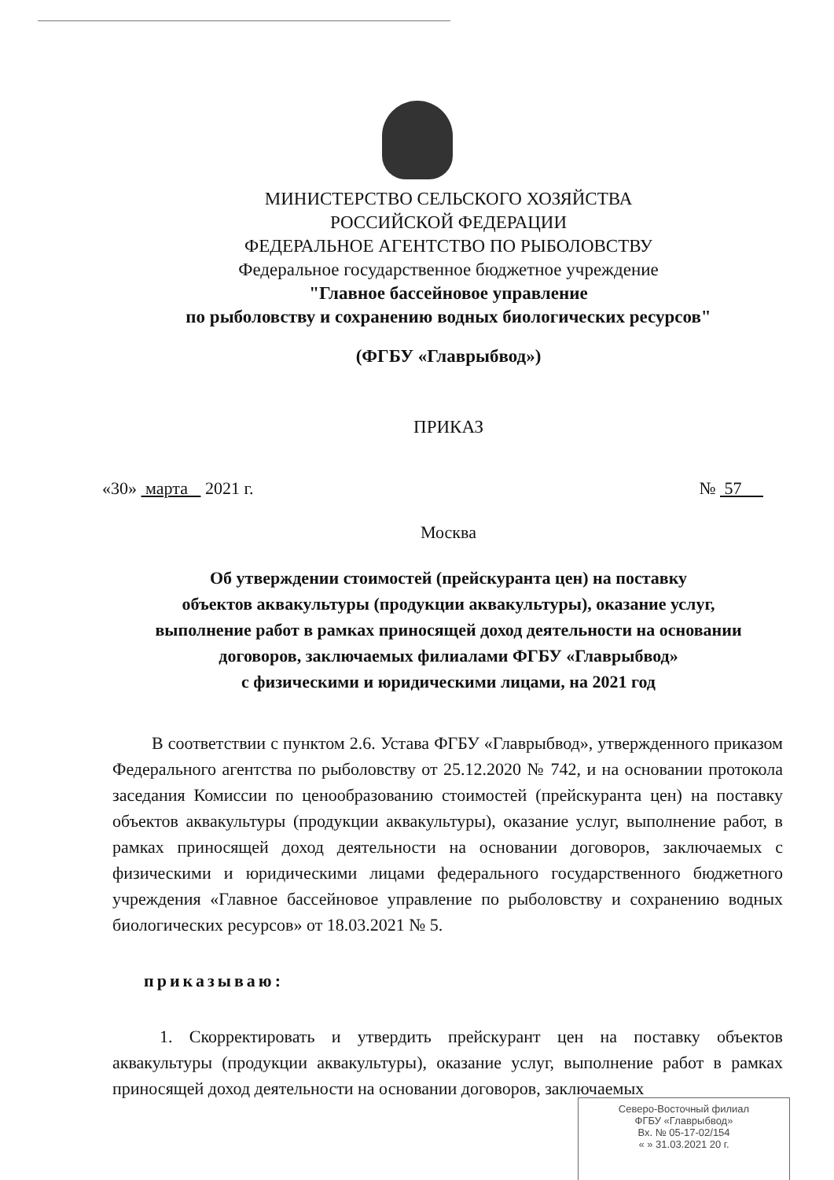МИНИСТЕРСТВО СЕЛЬСКОГО ХОЗЯЙСТВА
РОССИЙСКОЙ ФЕДЕРАЦИИ
ФЕДЕРАЛЬНОЕ АГЕНТСТВО ПО РЫБОЛОВСТВУ
Федеральное государственное бюджетное учреждение
"Главное бассейновое управление
по рыболовству и сохранению водных биологических ресурсов"
(ФГБУ «Главрыбвод»)
ПРИКАЗ
«30» марта 2021 г. № 57
Москва
Об утверждении стоимостей (прейскуранта цен) на поставку
объектов аквакультуры (продукции аквакультуры), оказание услуг,
выполнение работ в рамках приносящей доход деятельности на основании
договоров, заключаемых филиалами ФГБУ «Главрыбвод»
с физическими и юридическими лицами, на 2021 год
В соответствии с пунктом 2.6. Устава ФГБУ «Главрыбвод», утвержденного приказом Федерального агентства по рыболовству от 25.12.2020 № 742, и на основании протокола заседания Комиссии по ценообразованию стоимостей (прейскуранта цен) на поставку объектов аквакультуры (продукции аквакультуры), оказание услуг, выполнение работ, в рамках приносящей доход деятельности на основании договоров, заключаемых с физическими и юридическими лицами федерального государственного бюджетного учреждения «Главное бассейновое управление по рыболовству и сохранению водных биологических ресурсов» от 18.03.2021 № 5.
приказываю:
1. Скорректировать и утвердить прейскурант цен на поставку объектов аквакультуры (продукции аквакультуры), оказание услуг, выполнение работ в рамках приносящей доход деятельности на основании договоров, заключаемых
Северо-Восточный филиал
ФГБУ «Главрыбвод»
Вх. № 05-17-02/154
« » 31.03.2021 20 г.